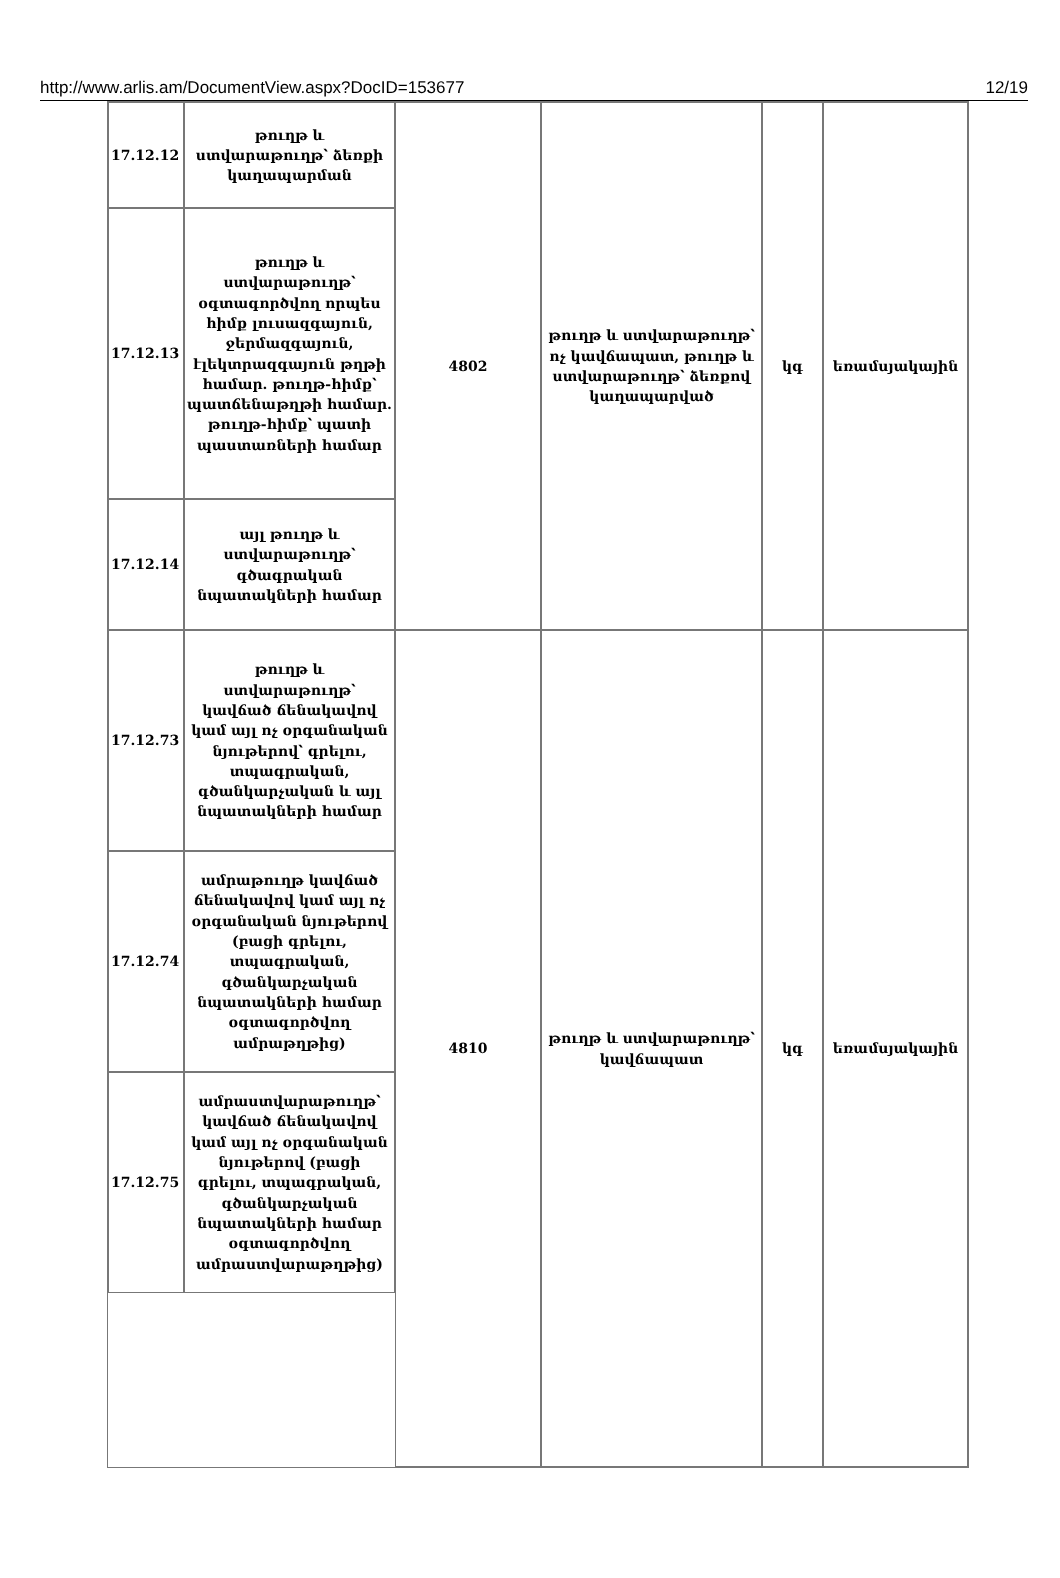http://www.arlis.am/DocumentView.aspx?DocID=153677 12/19
| 17.12.12 | թուղթ և ստվարաթուղթ՝ ձեռքի կաղապարման | 4802 | թուղթ և ստվարաթուղթ՝ ոչ կավճապատ, թուղթ և ստվարաթուղթ՝ ձեռքով կաղապարված | կգ | եռամսյակային |
| 17.12.13 | թուղթ և ստվարաթուղթ՝ օգտագործվող որպես հիմք լուսազգայուն, ջերմազգայուն, էլեկտրազգայուն թղթի համար. թուղթ-հիմք՝ պատճենաթղթի համար. թուղթ-հիմք՝ պատի պաստառների համար | | | | |
| 17.12.14 | այլ թուղթ և ստվարաթուղթ՝ գծագրական նպատակների համար | | | | |
| 17.12.73 | թուղթ և ստվարաթուղթ՝ կավճած ճենակավով կամ այլ ոչ օրգանական նյութերով՝ գրելու, տպագրական, գծանկարչական և այլ նպատակների համար | 4810 | թուղթ և ստվարաթուղթ՝ կավճապատ | կգ | եռամսյակային |
| 17.12.74 | ամրաթուղթ կավճած ճենակավով կամ այլ ոչ օրգանական նյութերով (բացի գրելու, տպագրական, գծանկարչական նպատակների համար օգտագործվող ամրաթղթից) | | | | |
| 17.12.75 | ամրաստվարաթուղթ՝ կավճած ճենակավով կամ այլ ոչ օրգանական նյութերով (բացի գրելու, տպագրական, գծանկարչական նպատակների համար օգտագործվող ամրաստվարաթղթից) | | | | |